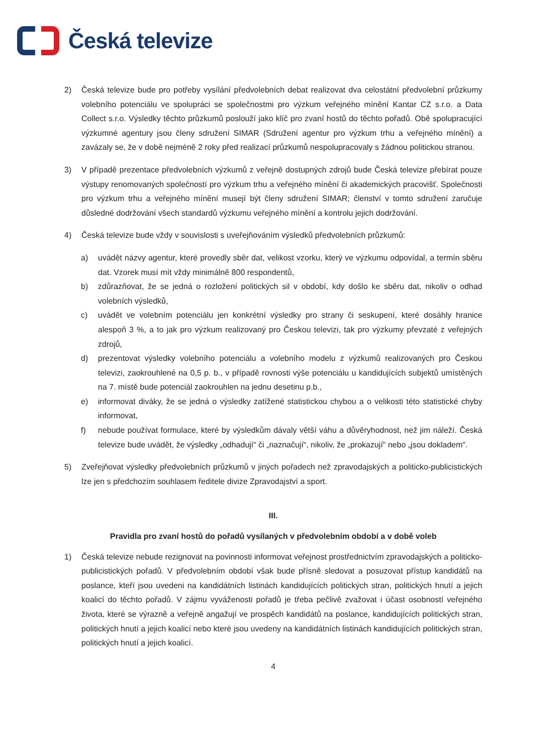Česká televize
2) Česká televize bude pro potřeby vysílání předvolebních debat realizovat dva celostátní předvolební průzkumy volebního potenciálu ve spolupráci se společnostmi pro výzkum veřejného mínění Kantar CZ s.r.o. a Data Collect s.r.o. Výsledky těchto průzkumů poslouží jako klíč pro zvaní hostů do těchto pořadů. Obě spolupracující výzkumné agentury jsou členy sdružení SIMAR (Sdružení agentur pro výzkum trhu a veřejného mínění) a zavázaly se, že v době nejméně 2 roky před realizací průzkumů nespolupracovaly s žádnou politickou stranou.
3) V případě prezentace předvolebních výzkumů z veřejně dostupných zdrojů bude Česká televize přebírat pouze výstupy renomovaných společností pro výzkum trhu a veřejného mínění či akademických pracovišť. Společnosti pro výzkum trhu a veřejného mínění musejí být členy sdružení SIMAR; členství v tomto sdružení zaručuje důsledné dodržování všech standardů výzkumu veřejného mínění a kontrolu jejich dodržování.
4) Česká televize bude vždy v souvislosti s uveřejňováním výsledků předvolebních průzkumů:
a) uvádět názvy agentur, které provedly sběr dat, velikost vzorku, který ve výzkumu odpovídal, a termín sběru dat. Vzorek musí mít vždy minimálně 800 respondentů,
b) zdůrazňovat, že se jedná o rozložení politických sil v období, kdy došlo ke sběru dat, nikoliv o odhad volebních výsledků,
c) uvádět ve volebním potenciálu jen konkrétní výsledky pro strany či seskupení, které dosáhly hranice alespoň 3 %, a to jak pro výzkum realizovaný pro Českou televizi, tak pro výzkumy převzaté z veřejných zdrojů,
d) prezentovat výsledky volebního potenciálu a volebního modelu z výzkumů realizovaných pro Českou televizi, zaokrouhlené na 0,5 p. b., v případě rovnosti výše potenciálu u kandidujících subjektů umístěných na 7. místě bude potenciál zaokrouhlen na jednu desetinu p.b.,
e) informovat diváky, že se jedná o výsledky zatížené statistickou chybou a o velikosti této statistické chyby informovat,
f) nebude používat formulace, které by výsledkům dávaly větší váhu a důvěryhodnost, než jim náleží. Česká televize bude uvádět, že výsledky „odhadují“ či „naznačují“, nikoliv, že „prokazují" nebo „jsou dokladem".
5) Zveřejňovat výsledky předvolebních průzkumů v jiných pořadech než zpravodajských a politicko-publicistických lze jen s předchozím souhlasem ředitele divize Zpravodajství a sport.
III.
Pravidla pro zvaní hostů do pořadů vysílaných v předvolebním období a v době voleb
1) Česká televize nebude rezignovat na povinnosti informovat veřejnost prostřednictvím zpravodajských a politicko-publicistických pořadů. V předvolebním období však bude přísně sledovat a posuzovat přístup kandidátů na poslance, kteří jsou uvedeni na kandidátních listinách kandidujících politických stran, politických hnutí a jejich koalicí do těchto pořadů. V zájmu vyváženosti pořadů je třeba pečlivě zvažovat i účast osobností veřejného života, které se výrazně a veřejně angažují ve prospěch kandidátů na poslance, kandidujících politických stran, politických hnutí a jejich koalicí nebo které jsou uvedeny na kandidátních listinách kandidujících politických stran, politických hnutí a jejich koalicí.
4